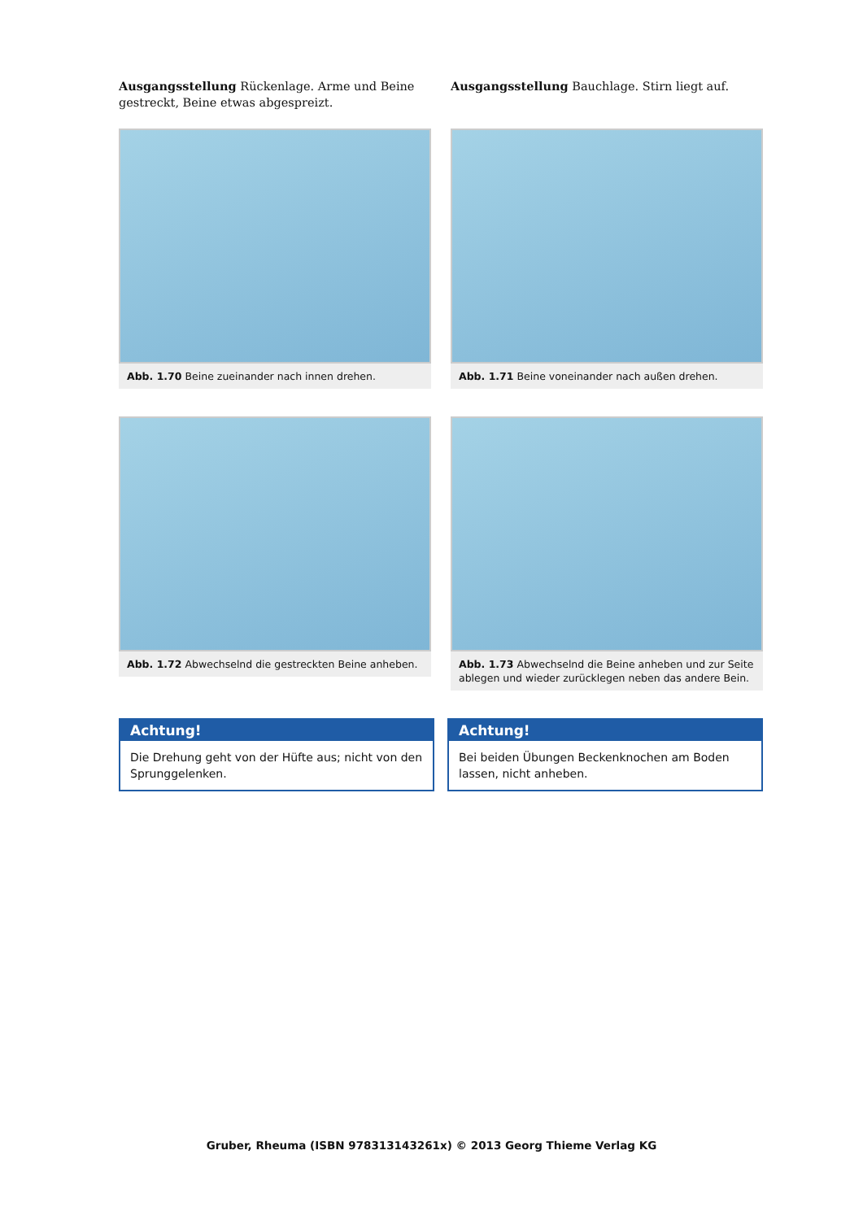Ausgangsstellung Rückenlage. Arme und Beine gestreckt, Beine etwas abgespreizt.
Ausgangsstellung Bauchlage. Stirn liegt auf.
Abb. 1.70 Beine zueinander nach innen drehen.
Abb. 1.71 Beine voneinander nach außen drehen.
Abb. 1.72 Abwechselnd die gestreckten Beine anheben.
Abb. 1.73 Abwechselnd die Beine anheben und zur Seite ablegen und wieder zurücklegen neben das andere Bein.
Achtung!
Die Drehung geht von der Hüfte aus; nicht von den Sprunggelenken.
Achtung!
Bei beiden Übungen Beckenknochen am Boden lassen, nicht anheben.
Gruber, Rheuma (ISBN 978313143261x) © 2013 Georg Thieme Verlag KG